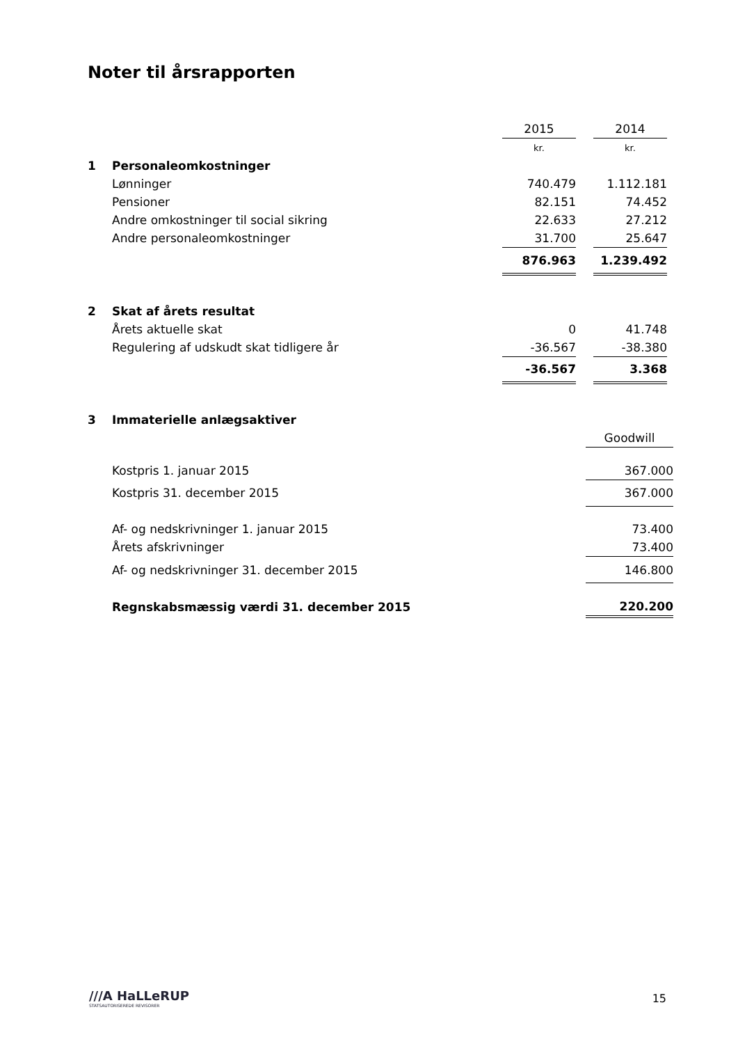Noter til årsrapporten
| | | 2015 | | 2014 |
| | | kr. | | kr. |
| 1 | Personaleomkostninger | | | |
| | Lønninger | 740.479 | | 1.112.181 |
| | Pensioner | 82.151 | | 74.452 |
| | Andre omkostninger til social sikring | 22.633 | | 27.212 |
| | Andre personaleomkostninger | 31.700 | | 25.647 |
| | | 876.963 | | 1.239.492 |
| 2 | Skat af årets resultat | | | |
| | Årets aktuelle skat | 0 | | 41.748 |
| | Regulering af udskudt skat tidligere år | -36.567 | | -38.380 |
| | | -36.567 | | 3.368 |
| 3 | Immaterielle anlægsaktiver | |
| | | Goodwill |
| | Kostpris 1. januar 2015 | 367.000 |
| | Kostpris 31. december 2015 | 367.000 |
| | Af- og nedskrivninger 1. januar 2015 | 73.400 |
| | Årets afskrivninger | 73.400 |
| | Af- og nedskrivninger 31. december 2015 | 146.800 |
| | Regnskabsmæssig værdi 31. december 2015 | 220.200 |
///A HaLLeRUP
STATSAUTORISEREDE REVISORER
15